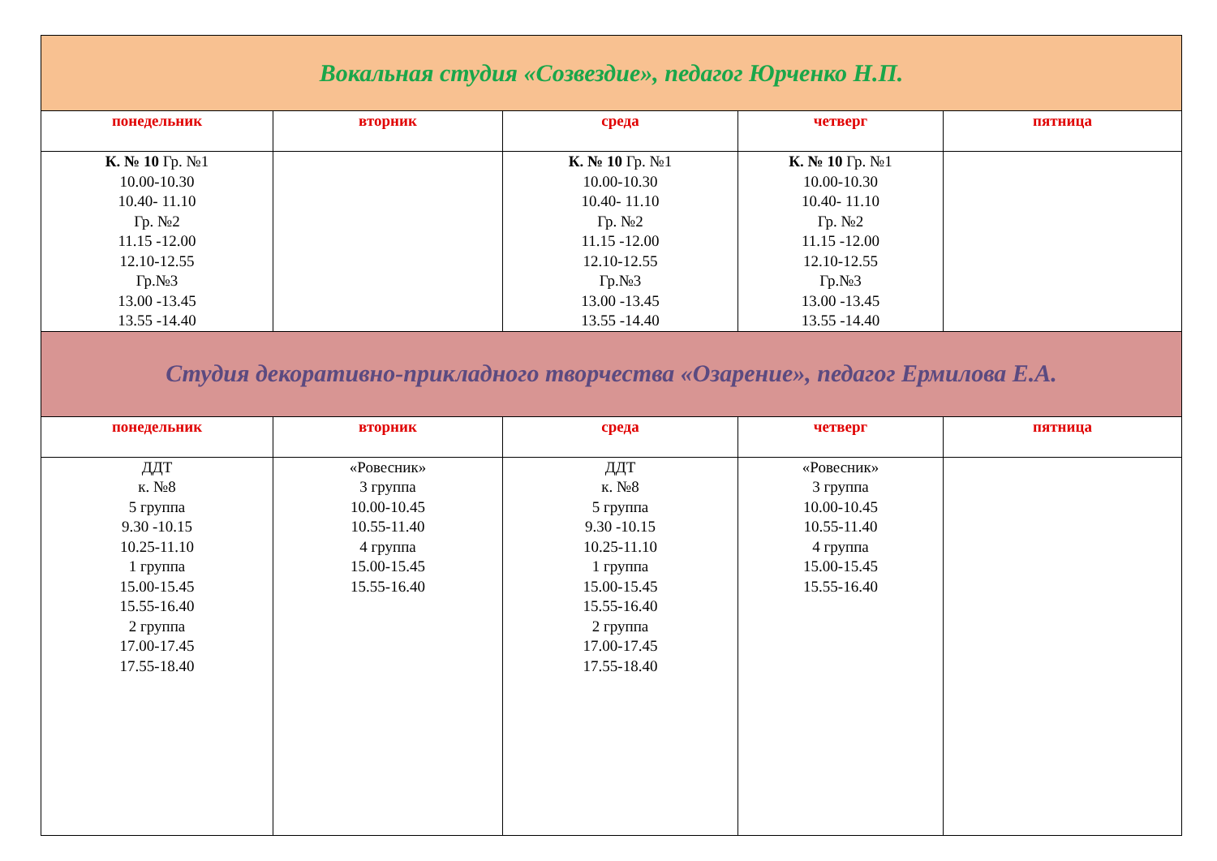| Вокальная студия «Созвездие», педагог Юрченко Н.П. | | | | |
| понедельник | вторник | среда | четверг | пятница |
| К. № 10 Гр. №1 10.00-10.30 10.40- 11.10 Гр. №2 11.15 -12.00 12.10-12.55 Гр.№3 13.00 -13.45 13.55 -14.40 | | К. № 10 Гр. №1 10.00-10.30 10.40- 11.10 Гр. №2 11.15 -12.00 12.10-12.55 Гр.№3 13.00 -13.45 13.55 -14.40 | К. № 10 Гр. №1 10.00-10.30 10.40- 11.10 Гр. №2 11.15 -12.00 12.10-12.55 Гр.№3 13.00 -13.45 13.55 -14.40 | |
| Студия декоративно-прикладного творчества «Озарение», педагог Ермилова Е.А. | | | | |
| понедельник | вторник | среда | четверг | пятница |
| ДДТ к. №8 5 группа 9.30 -10.15 10.25-11.10 1 группа 15.00-15.45 15.55-16.40 2 группа 17.00-17.45 17.55-18.40 | «Ровесник» 3 группа 10.00-10.45 10.55-11.40 4 группа 15.00-15.45 15.55-16.40 | ДДТ к. №8 5 группа 9.30 -10.15 10.25-11.10 1 группа 15.00-15.45 15.55-16.40 2 группа 17.00-17.45 17.55-18.40 | «Ровесник» 3 группа 10.00-10.45 10.55-11.40 4 группа 15.00-15.45 15.55-16.40 | |